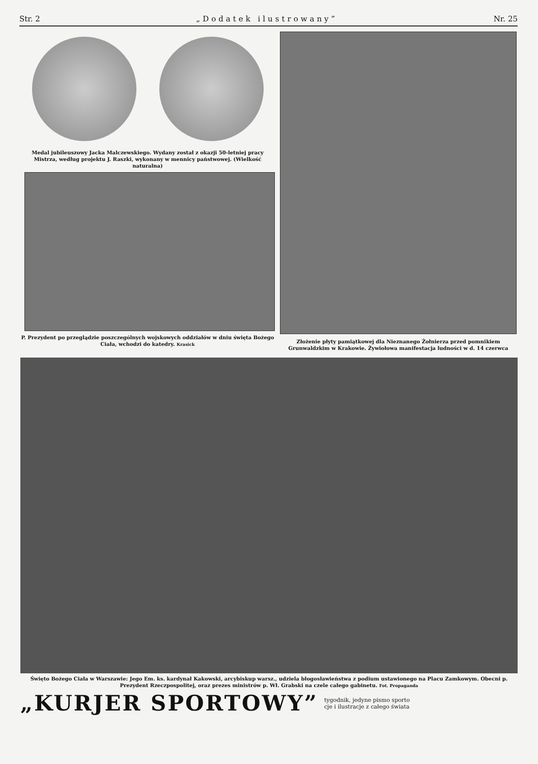Str. 2 „Dodatek ilustrowany” Nr. 25
Medal jubileuszowy Jacka Malczewskiego. Wydany został z okazji 50-letniej pracy Mistrza, według projektu J. Raszki, wykonany w mennicy państwowej. (Wielkość naturalna)
P. Prezydent po przeglądzie poszczególnych wojskowych oddziałów w dniu święta Bożego Ciała, wchodzi do katedry. Krasick
Złożenie płyty pamiątkowej dla Nieznanego Żołnierza przed pomnikiem Grunwaldzkim w Krakowie. Żywiołowa manifestacja ludności w d. 14 czerwca
Święto Bożego Ciała w Warszawie: Jego Em. ks. kardynał Kakowski, arcybiskup warsz., udziela błogosławieństwa z podium ustawionego na Placu Zamkowym. Obecni p. Prezydent Rzeczpospolitej, oraz prezes ministrów p. Wł. Grabski na czele całego gabinetu. Fot. Propaganda
„KURJER SPORTOWY”
tygodnik, jedyne pismo sporto
cje i ilustracje z całego świata